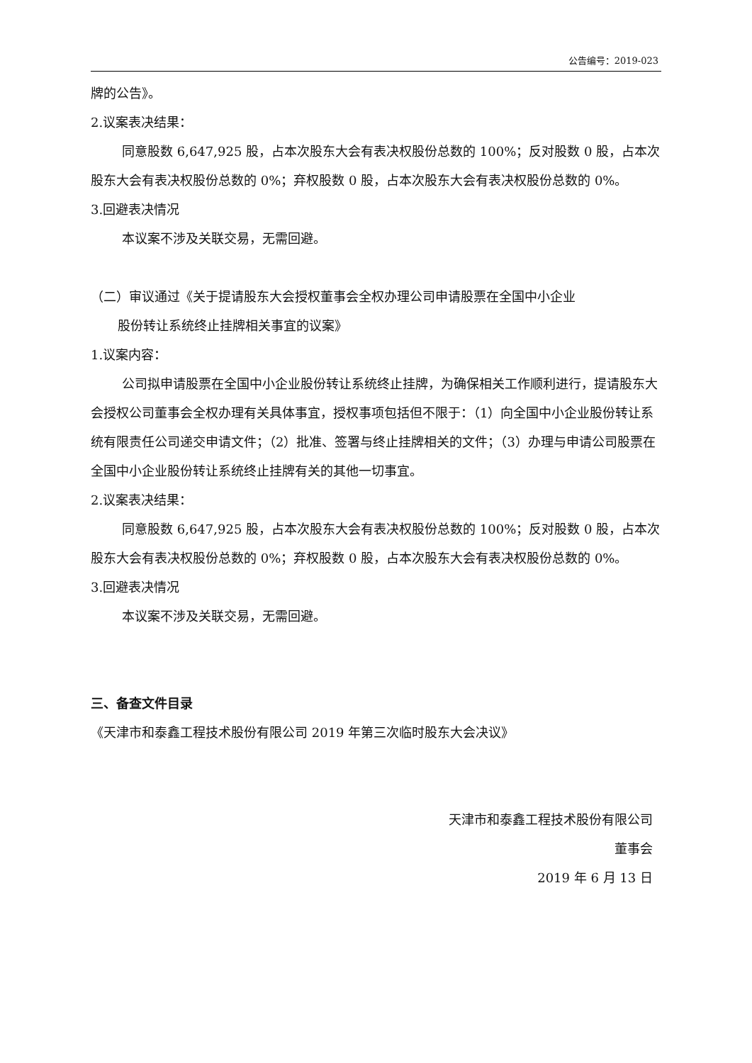公告编号：2019-023
牌的公告》。
2.议案表决结果：
同意股数 6,647,925 股，占本次股东大会有表决权股份总数的 100%；反对股数 0 股，占本次股东大会有表决权股份总数的 0%；弃权股数 0 股，占本次股东大会有表决权股份总数的 0%。
3.回避表决情况
本议案不涉及关联交易，无需回避。
（二）审议通过《关于提请股东大会授权董事会全权办理公司申请股票在全国中小企业
股份转让系统终止挂牌相关事宜的议案》
1.议案内容：
公司拟申请股票在全国中小企业股份转让系统终止挂牌，为确保相关工作顺利进行，提请股东大会授权公司董事会全权办理有关具体事宜，授权事项包括但不限于：（1）向全国中小企业股份转让系统有限责任公司递交申请文件；（2）批准、签署与终止挂牌相关的文件；（3）办理与申请公司股票在全国中小企业股份转让系统终止挂牌有关的其他一切事宜。
2.议案表决结果：
同意股数 6,647,925 股，占本次股东大会有表决权股份总数的 100%；反对股数 0 股，占本次股东大会有表决权股份总数的 0%；弃权股数 0 股，占本次股东大会有表决权股份总数的 0%。
3.回避表决情况
本议案不涉及关联交易，无需回避。
三、备查文件目录
《天津市和泰鑫工程技术股份有限公司 2019 年第三次临时股东大会决议》
天津市和泰鑫工程技术股份有限公司
董事会
2019 年 6 月 13 日